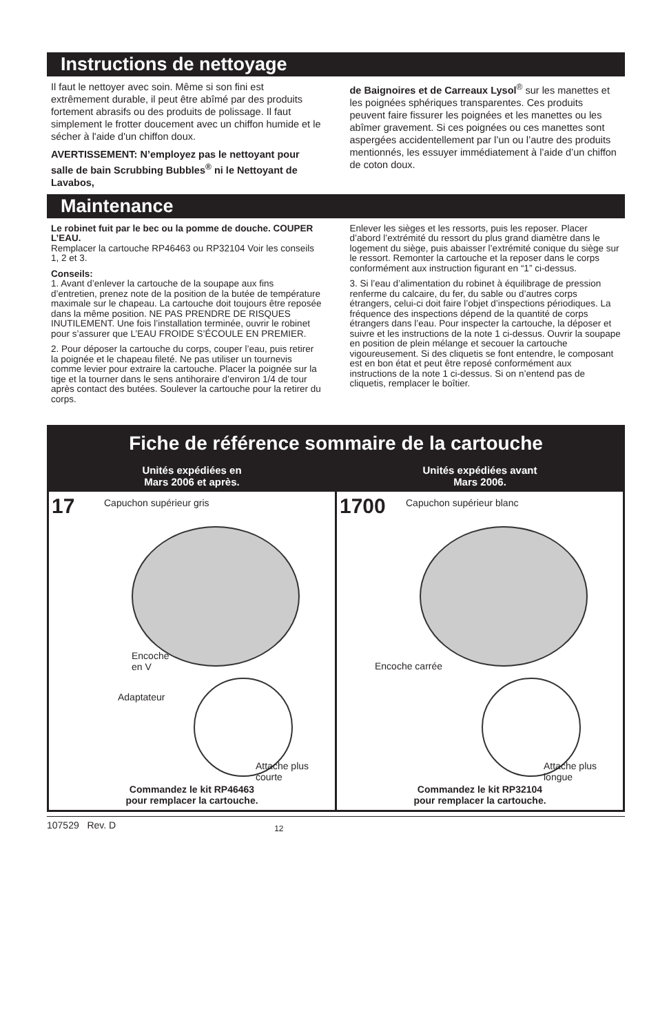Instructions de nettoyage
Il faut le nettoyer avec soin. Même si son fini est extrêmement durable, il peut être abîmé par des produits fortement abrasifs ou des produits de polissage. Il faut simplement le frotter doucement avec un chiffon humide et le sécher à l'aide d'un chiffon doux.
AVERTISSEMENT: N’employez pas le nettoyant pour salle de bain Scrubbing Bubbles<sup>®</sup> ni le Nettoyant de Lavabos,
de Baignoires et de Carreaux Lysol<sup>®</sup> sur les manettes et les poignées sphériques transparentes. Ces produits peuvent faire fissurer les poignées et les manettes ou les abîmer gravement. Si ces poignées ou ces manettes sont aspergées accidentellement par l’un ou l’autre des produits mentionnés, les essuyer immédiatement à l’aide d’un chiffon de coton doux.
Maintenance
Le robinet fuit par le bec ou la pomme de douche. COUPER L’EAU.
Remplacer la cartouche RP46463 ou RP32104 Voir les conseils 1, 2 et 3.
Conseils:
1. Avant d’enlever la cartouche de la soupape aux fins d’entretien, prenez note de la position de la butée de température maximale sur le chapeau. La cartouche doit toujours être reposée dans la même position. NE PAS PRENDRE DE RISQUES INUTILEMENT. Une fois l’installation terminée, ouvrir le robinet pour s’assurer que L’EAU FROIDE S’ÉCOULE EN PREMIER.
2. Pour déposer la cartouche du corps, couper l’eau, puis retirer la poignée et le chapeau fileté. Ne pas utiliser un tournevis comme levier pour extraire la cartouche. Placer la poignée sur la tige et la tourner dans le sens antihoraire d’environ 1/4 de tour après contact des butées. Soulever la cartouche pour la retirer du corps.
Enlever les sièges et les ressorts, puis les reposer. Placer d’abord l’extrémité du ressort du plus grand diamètre dans le logement du siège, puis abaisser l’extrémité conique du siège sur le ressort. Remonter la cartouche et la reposer dans le corps conformément aux instruction figurant en “1” ci-dessus.
3. Si l’eau d’alimentation du robinet à équilibrage de pression renferme du calcaire, du fer, du sable ou d’autres corps étrangers, celui-ci doit faire l’objet d’inspections périodiques. La fréquence des inspections dépend de la quantité de corps étrangers dans l’eau. Pour inspecter la cartouche, la déposer et suivre et les instructions de la note 1 ci-dessus. Ouvrir la soupape en position de plein mélange et secouer la cartouche vigoureusement. Si des cliquetis se font entendre, le composant est en bon état et peut être reposé conformément aux instructions de la note 1 ci-dessus. Si on n’entend pas de cliquetis, remplacer le boîtier.
Fiche de référence sommaire de la cartouche
Unités expédiées en
Mars 2006 et après.
17 Capuchon supérieur gris
Encoche
en V
Adaptateur
Attache plus
courte
Commandez le kit RP46463
pour remplacer la cartouche.
Unités expédiées avant
Mars 2006.
1700 Capuchon supérieur blanc
Encoche carrée
Attache plus
longue
Commandez le kit RP32104
pour remplacer la cartouche.
107529 Rev. D 12